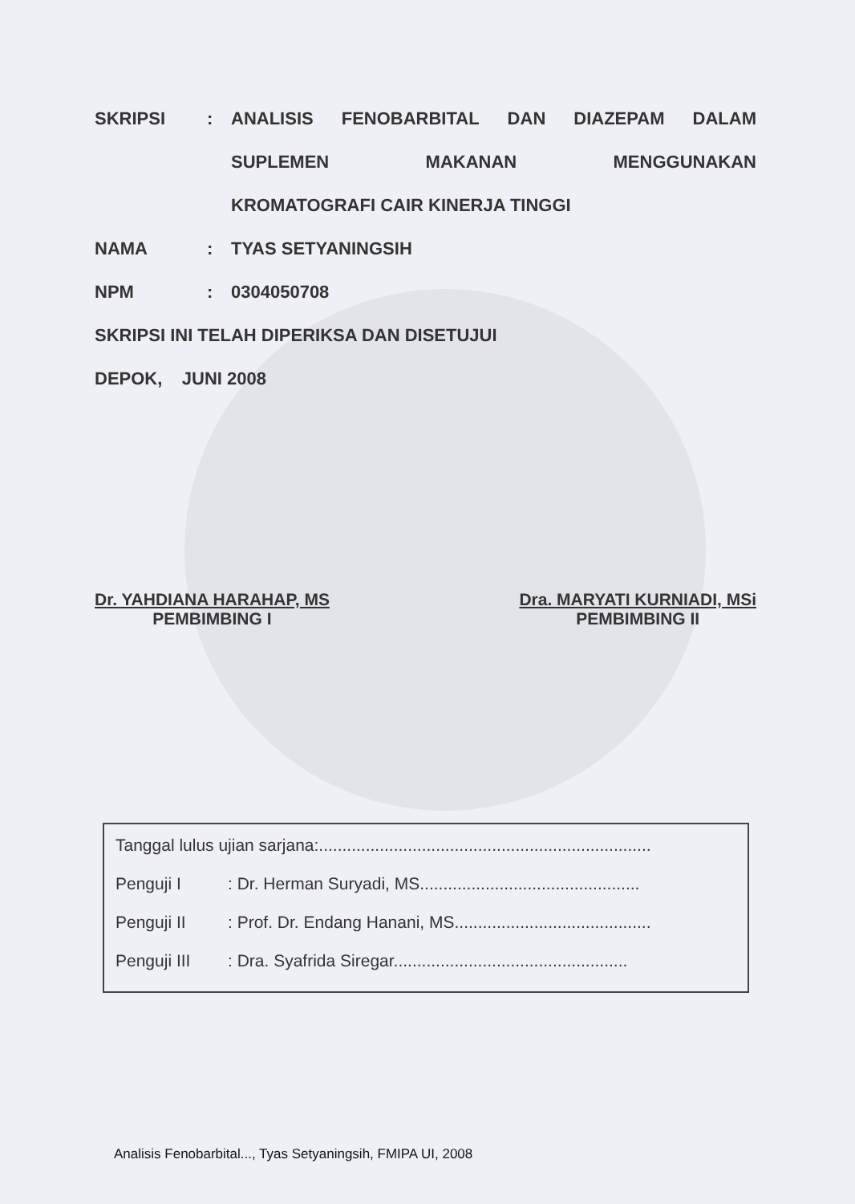SKRIPSI: ANALISIS FENOBARBITAL DAN DIAZEPAM DALAM
SUPLEMEN MAKANAN MENGGUNAKAN
KROMATOGRAFI CAIR KINERJA TINGGI
NAMA: TYAS SETYANINGSIH
NPM: 0304050708
SKRIPSI INI TELAH DIPERIKSA DAN DISETUJUI
DEPOK, JUNI 2008
Dr. YAHDIANA HARAHAP, MS
PEMBIMBING I
Dra. MARYATI KURNIADI, MSi
PEMBIMBING II
Tanggal lulus ujian sarjana:.......................................................................
Penguji I: Dr. Herman Suryadi, MS...............................................
Penguji II: Prof. Dr. Endang Hanani, MS..........................................
Penguji III: Dra. Syafrida Siregar..................................................
Analisis Fenobarbital..., Tyas Setyaningsih, FMIPA UI, 2008